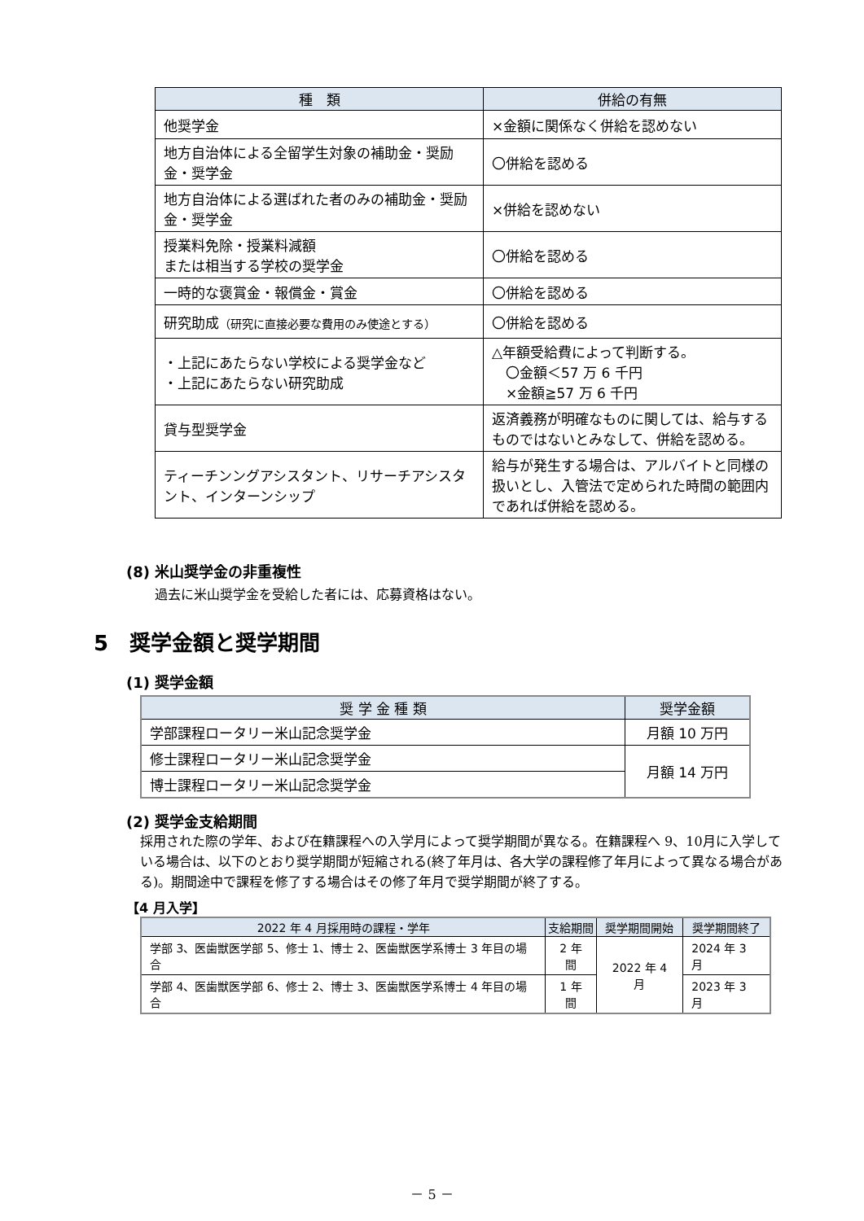| 種 類 | 併給の有無 |
| --- | --- |
| 他奨学金 | ×金額に関係なく併給を認めない |
| 地方自治体による全留学生対象の補助金・奨励金・奨学金 | 〇併給を認める |
| 地方自治体による選ばれた者のみの補助金・奨励金・奨学金 | ×併給を認めない |
| 授業料免除・授業料減額 または相当する学校の奨学金 | 〇併給を認める |
| 一時的な褒賞金・報償金・賞金 | 〇併給を認める |
| 研究助成 （研究に直接必要な費用のみ使途とする） | 〇併給を認める |
| ・上記にあたらない学校による奨学金など ・上記にあたらない研究助成 | △年額受給費によって判断する。 〇金額＜57 万 6 千円 ×金額≧57 万 6 千円 |
| 貸与型奨学金 | 返済義務が明確なものに関しては、給与するものではないとみなして、併給を認める。 |
| ティーチンングアシスタント、リサーチアシスタント、インターンシップ | 給与が発生する場合は、アルバイトと同様の扱いとし、入管法で定められた時間の範囲内であれば併給を認める。 |
(8) 米山奨学金の非重複性
過去に米山奨学金を受給した者には、応募資格はない。
5　奨学金額と奨学期間
(1) 奨学金額
| 奨 学 金 種 類 | 奨学金額 |
| --- | --- |
| 学部課程ロータリー米山記念奨学金 | 月額 10 万円 |
| 修士課程ロータリー米山記念奨学金 | 月額 14 万円 |
| 博士課程ロータリー米山記念奨学金 | |
(2) 奨学金支給期間
採用された際の学年、および在籍課程への入学月によって奨学期間が異なる。在籍課程へ 9、10月に入学している場合は、以下のとおり奨学期間が短縮される(終了年月は、各大学の課程修了年月によって異なる場合がある)。期間途中で課程を修了する場合はその修了年月で奨学期間が終了する。
【4 月入学】
| 2022 年 4 月採用時の課程・学年 | 支給期間 | 奨学期間開始 | 奨学期間終了 |
| --- | --- | --- | --- |
| 学部 3、医歯獣医学部 5、修士 1、博士 2、医歯獣医学系博士 3 年目の場合 | 2 年間 | 2022 年 4 月 | 2024 年 3 月 |
| 学部 4、医歯獣医学部 6、修士 2、博士 3、医歯獣医学系博士 4 年目の場合 | 1 年間 | | 2023 年 3 月 |
－ 5 －